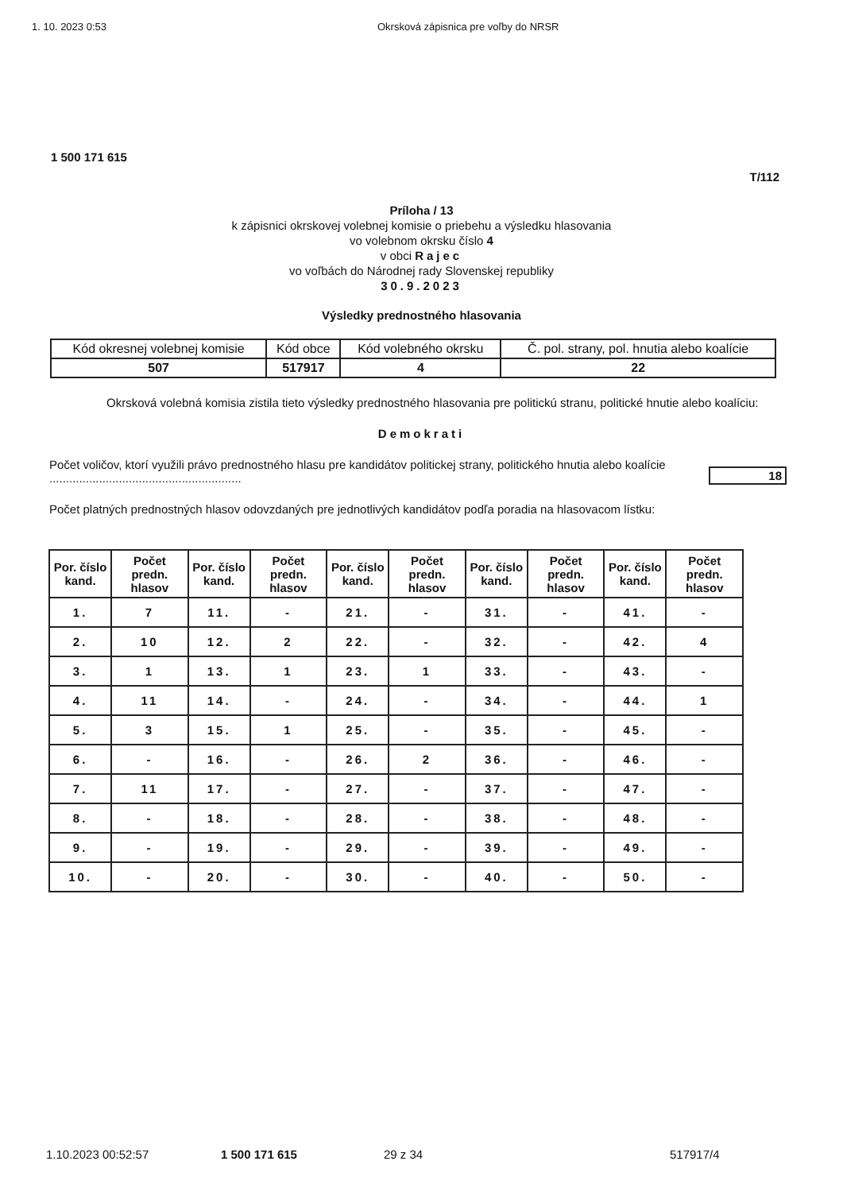1. 10. 2023 0:53 Okrsková zápisnica pre voľby do NRSR
1 500 171 615
T/112
Príloha / 13
k zápisnici okrskovej volebnej komisie o priebehu a výsledku hlasovania
vo volebnom okrsku číslo 4
v obci Rajec
vo voľbách do Národnej rady Slovenskej republiky
30.9.2023
Výsledky prednostného hlasovania
| Kód okresnej volebnej komisie | Kód obce | Kód volebného okrsku | Č. pol. strany, pol. hnutia alebo koalície |
| 507 | 517917 | 4 | 22 |
Okrsková volebná komisia zistila tieto výsledky prednostného hlasovania pre politickú stranu, politické hnutie alebo koalíciu:
Demokrati
Počet voličov, ktorí využili právo prednostného hlasu pre kandidátov politickej strany, politického hnutia alebo koalície ..........................................................
18
Počet platných prednostných hlasov odovzdaných pre jednotlivých kandidátov podľa poradia na hlasovacom lístku:
| Por. číslo kand. | Počet predn. hlasov | Por. číslo kand. | Počet predn. hlasov | Por. číslo kand. | Počet predn. hlasov | Por. číslo kand. | Počet predn. hlasov | Por. číslo kand. | Počet predn. hlasov |
| --- | --- | --- | --- | --- | --- | --- | --- | --- | --- |
| 1. | 7 | 11. | - | 21. | - | 31. | - | 41. | - |
| 2. | 10 | 12. | 2 | 22. | - | 32. | - | 42. | 4 |
| 3. | 1 | 13. | 1 | 23. | 1 | 33. | - | 43. | - |
| 4. | 11 | 14. | - | 24. | - | 34. | - | 44. | 1 |
| 5. | 3 | 15. | 1 | 25. | - | 35. | - | 45. | - |
| 6. | - | 16. | - | 26. | 2 | 36. | - | 46. | - |
| 7. | 11 | 17. | - | 27. | - | 37. | - | 47. | - |
| 8. | - | 18. | - | 28. | - | 38. | - | 48. | - |
| 9. | - | 19. | - | 29. | - | 39. | - | 49. | - |
| 10. | - | 20. | - | 30. | - | 40. | - | 50. | - |
1.10.2023 00:52:57 1 500 171 615 29 z 34 517917/4